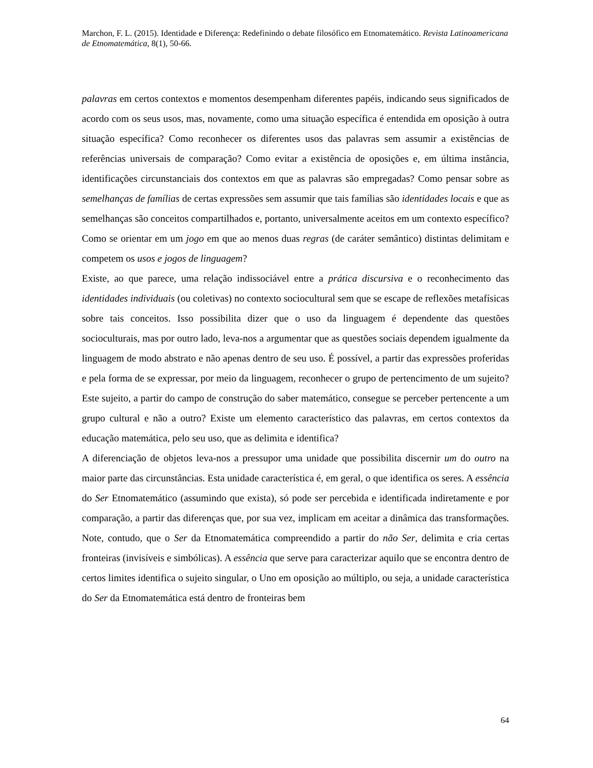Marchon, F. L. (2015). Identidade e Diferença: Redefinindo o debate filosófico em Etnomatemático. Revista Latinoamericana de Etnomatemática, 8(1), 50-66.
palavras em certos contextos e momentos desempenham diferentes papéis, indicando seus significados de acordo com os seus usos, mas, novamente, como uma situação específica é entendida em oposição à outra situação específica? Como reconhecer os diferentes usos das palavras sem assumir a existências de referências universais de comparação? Como evitar a existência de oposições e, em última instância, identificações circunstanciais dos contextos em que as palavras são empregadas? Como pensar sobre as semelhanças de famílias de certas expressões sem assumir que tais famílias são identidades locais e que as semelhanças são conceitos compartilhados e, portanto, universalmente aceitos em um contexto específico? Como se orientar em um jogo em que ao menos duas regras (de caráter semântico) distintas delimitam e competem os usos e jogos de linguagem?
Existe, ao que parece, uma relação indissociável entre a prática discursiva e o reconhecimento das identidades individuais (ou coletivas) no contexto sociocultural sem que se escape de reflexões metafísicas sobre tais conceitos. Isso possibilita dizer que o uso da linguagem é dependente das questões socioculturais, mas por outro lado, leva-nos a argumentar que as questões sociais dependem igualmente da linguagem de modo abstrato e não apenas dentro de seu uso. É possível, a partir das expressões proferidas e pela forma de se expressar, por meio da linguagem, reconhecer o grupo de pertencimento de um sujeito? Este sujeito, a partir do campo de construção do saber matemático, consegue se perceber pertencente a um grupo cultural e não a outro? Existe um elemento característico das palavras, em certos contextos da educação matemática, pelo seu uso, que as delimita e identifica?
A diferenciação de objetos leva-nos a pressupor uma unidade que possibilita discernir um do outro na maior parte das circunstâncias. Esta unidade característica é, em geral, o que identifica os seres. A essência do Ser Etnomatemático (assumindo que exista), só pode ser percebida e identificada indiretamente e por comparação, a partir das diferenças que, por sua vez, implicam em aceitar a dinâmica das transformações. Note, contudo, que o Ser da Etnomatemática compreendido a partir do não Ser, delimita e cria certas fronteiras (invisíveis e simbólicas). A essência que serve para caracterizar aquilo que se encontra dentro de certos limites identifica o sujeito singular, o Uno em oposição ao múltiplo, ou seja, a unidade característica do Ser da Etnomatemática está dentro de fronteiras bem
64